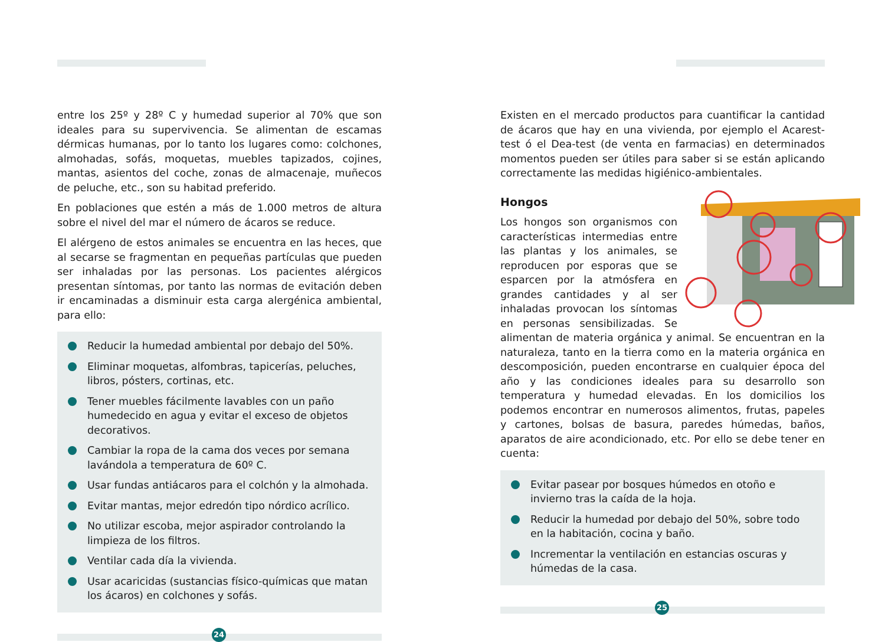entre los 25º y 28º C y humedad superior al 70% que son idea­les para su supervivencia. Se alimentan de escamas dérmicas humanas, por lo tanto los lugares como: colchones, almohadas, sofás, moquetas, muebles tapizados, cojines, mantas, asientos del coche, zonas de almacenaje, muñecos de peluche, etc., son su habitad preferido.
En poblaciones que estén a más de 1.000 metros de altura sobre el nivel del mar el número de ácaros se reduce.
El alérgeno de estos animales se encuentra en las heces, que al secarse se fragmentan en pequeñas partículas que pueden ser inhaladas por las personas. Los pacientes alérgicos presentan sínto­mas, por tanto las normas de evitación deben ir encaminadas a dis­minuir esta carga alergénica ambiental, para ello:
Reducir la humedad ambiental por debajo del 50%.
Eliminar moquetas, alfombras, tapicerías, peluches, libros, pósters, cortinas, etc.
Tener muebles fácilmente lavables con un paño humedecido en agua y evitar el exceso de objetos decorativos.
Cambiar la ropa de la cama dos veces por semana lavándo­la a temperatura de 60º C.
Usar fundas antiácaros para el colchón y la almohada.
Evitar mantas, mejor edredón tipo nórdico acrílico.
No utilizar escoba, mejor aspirador controlando la limpieza de los filtros.
Ventilar cada día la vivienda.
Usar acaricidas (sustancias físico-químicas que matan los ácaros) en colchones y sofás.
24
Existen en el mercado productos para cuantificar la cantidad de ácaros que hay en una vivienda, por ejemplo el Acarest-test ó el Dea-test (de venta en farmacias) en determinados momentos pueden ser útiles para saber si se están aplicando correctamente las medidas higiénico-ambientales.
Hongos
Los hongos son organismos con características intermedias entre las plantas y los animales, se reproducen por esporas que se esparcen por la atmósfera en grandes cantidades y al ser inhaladas provocan los sínto­mas en personas sensibilizadas. Se alimentan de materia orgá­nica y animal. Se encuentran en la naturaleza, tanto en la tierra como en la materia orgánica en descomposición, pueden encon­trarse en cualquier época del año y las condiciones ideales para su desarrollo son temperatura y humedad elevadas. En los domicilios los podemos encontrar en numerosos alimentos, frutas, papeles y cartones, bolsas de basura, paredes húmedas, baños, aparatos de aire acondicionado, etc. Por ello se debe tener en cuenta:
Evitar pasear por bosques húmedos en otoño e invierno tras la caída de la hoja.
Reducir la humedad por debajo del 50%, sobre todo en la habitación, cocina y baño.
Incrementar la ventilación en estancias oscuras y húmedas de la casa.
25